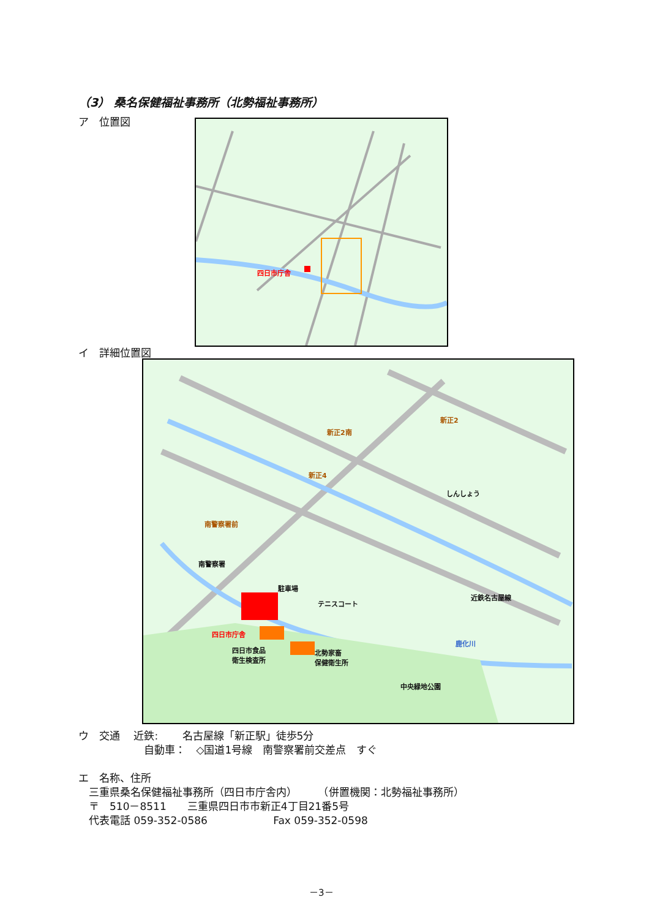（3） 桑名保健福祉事務所（北勢福祉事務所）
ア　位置図 四日市庁舎
イ　詳細位置図
新正2南
新正2
新正4
南警察署前
南警察署
駐車場
テニスコート
四日市庁舎
四日市食品
衛生検査所
北勢家畜
保健衛生所
鹿化川
中央緑地公園
しんしょう
近鉄名古屋線
ウ　交通　 近鉄:　　 名古屋線「新正駅」徒歩5分
　　　　　　 自動車：　◇国道1号線　南警察署前交差点　すぐ
エ　名称、住所
　三重県桑名保健福祉事務所（四日市庁舎内）　　　（併置機関：北勢福祉事務所）
　〒　510－8511　　三重県四日市市新正4丁目21番5号
　代表電話 059-352-0586　　　　　　 Fax 059-352-0598
－3－